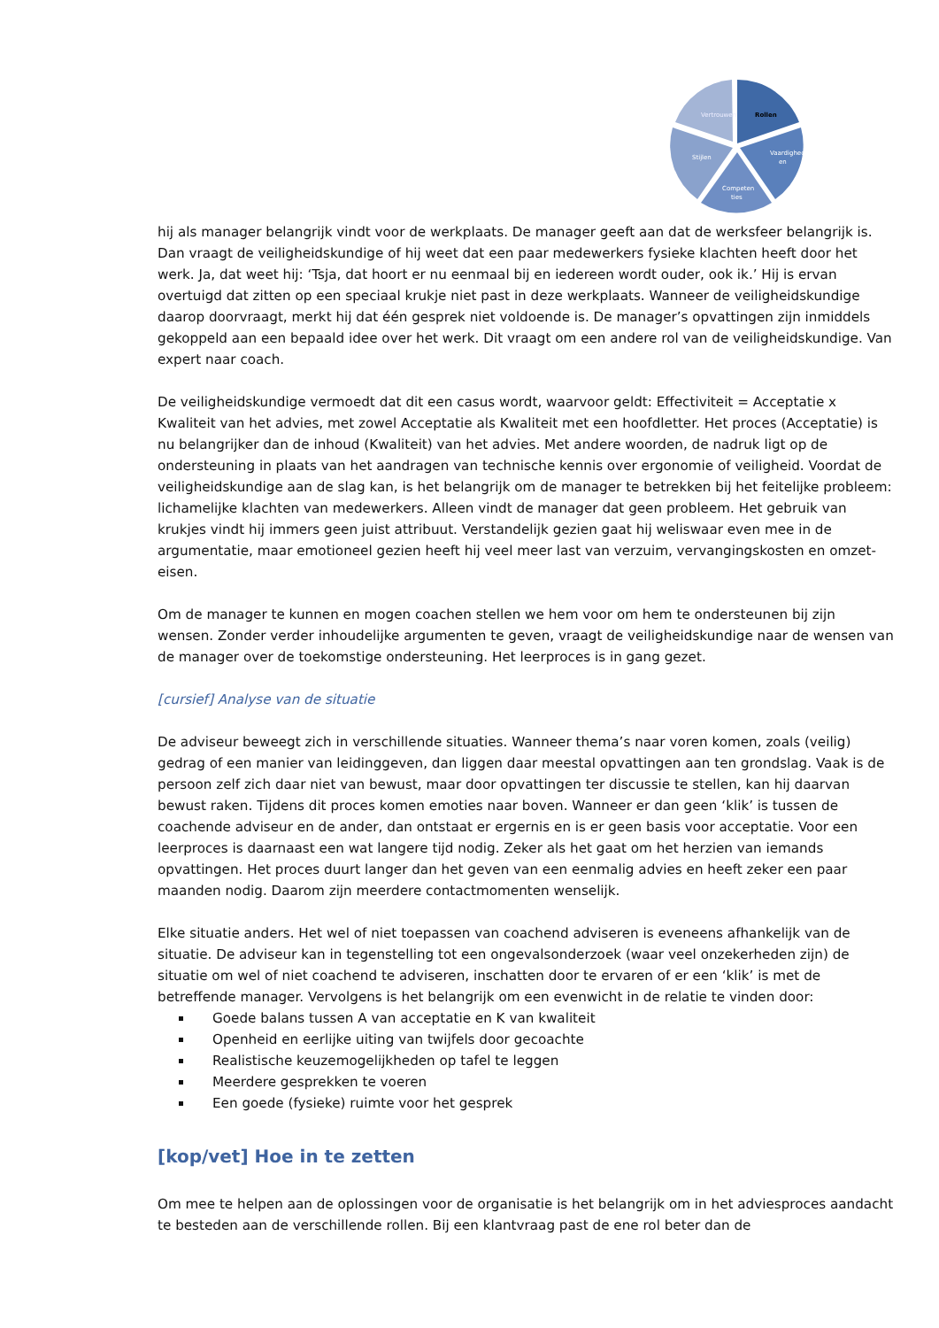Rollen
Vertrouwen
Vaardighed
en
Competen
ties
Stijlen
hij als manager belangrijk vindt voor de werkplaats. De manager geeft aan dat de werksfeer belangrijk is. Dan vraagt de veiligheidskundige of hij weet dat een paar medewerkers fysieke klachten heeft door het werk. Ja, dat weet hij: ‘Tsja, dat hoort er nu eenmaal bij en iedereen wordt ouder, ook ik.’ Hij is ervan overtuigd dat zitten op een speciaal krukje niet past in deze werkplaats. Wanneer de veiligheidskundige daarop doorvraagt, merkt hij dat één gesprek niet voldoende is. De manager’s opvattingen zijn inmiddels gekoppeld aan een bepaald idee over het werk. Dit vraagt om een andere rol van de veiligheidskundige. Van expert naar coach.
De veiligheidskundige vermoedt dat dit een casus wordt, waarvoor geldt: Effectiviteit = Acceptatie x Kwaliteit van het advies, met zowel Acceptatie als Kwaliteit met een hoofdletter. Het proces (Acceptatie) is nu belangrijker dan de inhoud (Kwaliteit) van het advies. Met andere woorden, de nadruk ligt op de ondersteuning in plaats van het aandragen van technische kennis over ergonomie of veiligheid. Voordat de veiligheidskundige aan de slag kan, is het belangrijk om de manager te betrekken bij het feitelijke probleem: lichamelijke klachten van medewerkers. Alleen vindt de manager dat geen probleem. Het gebruik van krukjes vindt hij immers geen juist attribuut. Verstandelijk gezien gaat hij weliswaar even mee in de argumentatie, maar emotioneel gezien heeft hij veel meer last van verzuim, vervangingskosten en omzet-eisen.
Om de manager te kunnen en mogen coachen stellen we hem voor om hem te ondersteunen bij zijn wensen. Zonder verder inhoudelijke argumenten te geven, vraagt de veiligheidskundige naar de wensen van de manager over de toekomstige ondersteuning. Het leerproces is in gang gezet.
[cursief] Analyse van de situatie
De adviseur beweegt zich in verschillende situaties. Wanneer thema’s naar voren komen, zoals (veilig) gedrag of een manier van leidinggeven, dan liggen daar meestal opvattingen aan ten grondslag. Vaak is de persoon zelf zich daar niet van bewust, maar door opvattingen ter discussie te stellen, kan hij daarvan bewust raken. Tijdens dit proces komen emoties naar boven. Wanneer er dan geen ‘klik’ is tussen de coachende adviseur en de ander, dan ontstaat er ergernis en is er geen basis voor acceptatie. Voor een leerproces is daarnaast een wat langere tijd nodig. Zeker als het gaat om het herzien van iemands opvattingen. Het proces duurt langer dan het geven van een eenmalig advies en heeft zeker een paar maanden nodig. Daarom zijn meerdere contactmomenten wenselijk.
Elke situatie anders. Het wel of niet toepassen van coachend adviseren is eveneens afhankelijk van de situatie. De adviseur kan in tegenstelling tot een ongevalsonderzoek (waar veel onzekerheden zijn) de situatie om wel of niet coachend te adviseren, inschatten door te ervaren of er een ‘klik’ is met de betreffende manager. Vervolgens is het belangrijk om een evenwicht in de relatie te vinden door:
Goede balans tussen A van acceptatie en K van kwaliteit
Openheid en eerlijke uiting van twijfels door gecoachte
Realistische keuzemogelijkheden op tafel te leggen
Meerdere gesprekken te voeren
Een goede (fysieke) ruimte voor het gesprek
[kop/vet] Hoe in te zetten
Om mee te helpen aan de oplossingen voor de organisatie is het belangrijk om in het adviesproces aandacht te besteden aan de verschillende rollen. Bij een klantvraag past de ene rol beter dan de